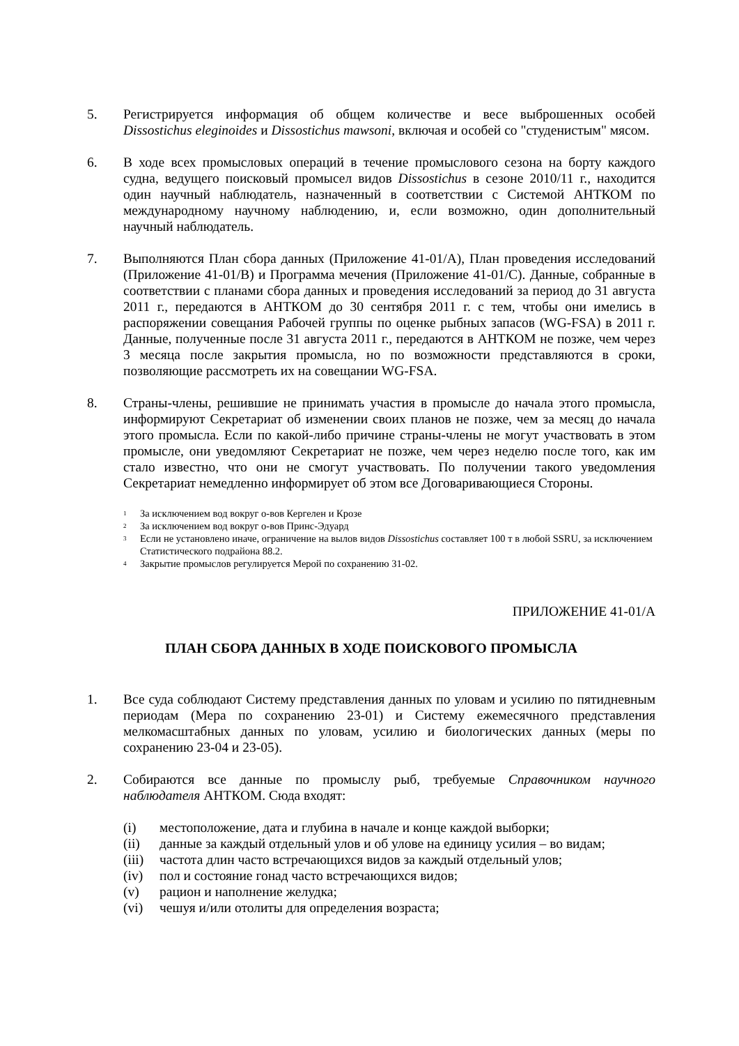5. Регистрируется информация об общем количестве и весе выброшенных особей Dissostichus eleginoides и Dissostichus mawsoni, включая и особей со "студенистым" мясом.
6. В ходе всех промысловых операций в течение промыслового сезона на борту каждого судна, ведущего поисковый промысел видов Dissostichus в сезоне 2010/11 г., находится один научный наблюдатель, назначенный в соответствии с Системой АНТКОМ по международному научному наблюдению, и, если возможно, один дополнительный научный наблюдатель.
7. Выполняются План сбора данных (Приложение 41-01/A), План проведения исследований (Приложение 41-01/B) и Программа мечения (Приложение 41-01/C). Данные, собранные в соответствии с планами сбора данных и проведения исследований за период до 31 августа 2011 г., передаются в АНТКОМ до 30 сентября 2011 г. с тем, чтобы они имелись в распоряжении совещания Рабочей группы по оценке рыбных запасов (WG-FSA) в 2011 г. Данные, полученные после 31 августа 2011 г., передаются в АНТКОМ не позже, чем через 3 месяца после закрытия промысла, но по возможности представляются в сроки, позволяющие рассмотреть их на совещании WG-FSA.
8. Страны-члены, решившие не принимать участия в промысле до начала этого промысла, информируют Секретариат об изменении своих планов не позже, чем за месяц до начала этого промысла. Если по какой-либо причине страны-члены не могут участвовать в этом промысле, они уведомляют Секретариат не позже, чем через неделю после того, как им стало известно, что они не смогут участвовать. По получении такого уведомления Секретариат немедленно информирует об этом все Договаривающиеся Стороны.
<sup>1</sup>
За исключением вод вокруг о-вов Кергелен и Крозе
<sup>2</sup>
За исключением вод вокруг о-вов Принс-Эдуард
<sup>3</sup>
Если не установлено иначе, ограничение на вылов видов Dissostichus составляет 100 т в любой SSRU, за исключением Статистического подрайона 88.2.
<sup>4</sup>
Закрытие промыслов регулируется Мерой по сохранению 31-02.
ПРИЛОЖЕНИЕ 41-01/A
ПЛАН СБОРА ДАННЫХ В ХОДЕ ПОИСКОВОГО ПРОМЫСЛА
1. Все суда соблюдают Систему представления данных по уловам и усилию по пятидневным периодам (Мера по сохранению 23-01) и Систему ежемесячного представления мелкомасштабных данных по уловам, усилию и биологических данных (меры по сохранению 23-04 и 23-05).
2. Собираются все данные по промыслу рыб, требуемые Справочником научного наблюдателя АНТКОМ. Сюда входят:
(i) местоположение, дата и глубина в начале и конце каждой выборки;
(ii) данные за каждый отдельный улов и об улове на единицу усилия – во видам;
(iii) частота длин часто встречающихся видов за каждый отдельный улов;
(iv) пол и состояние гонад часто встречающихся видов;
(v) рацион и наполнение желудка;
(vi) чешуя и/или отолиты для определения возраста;